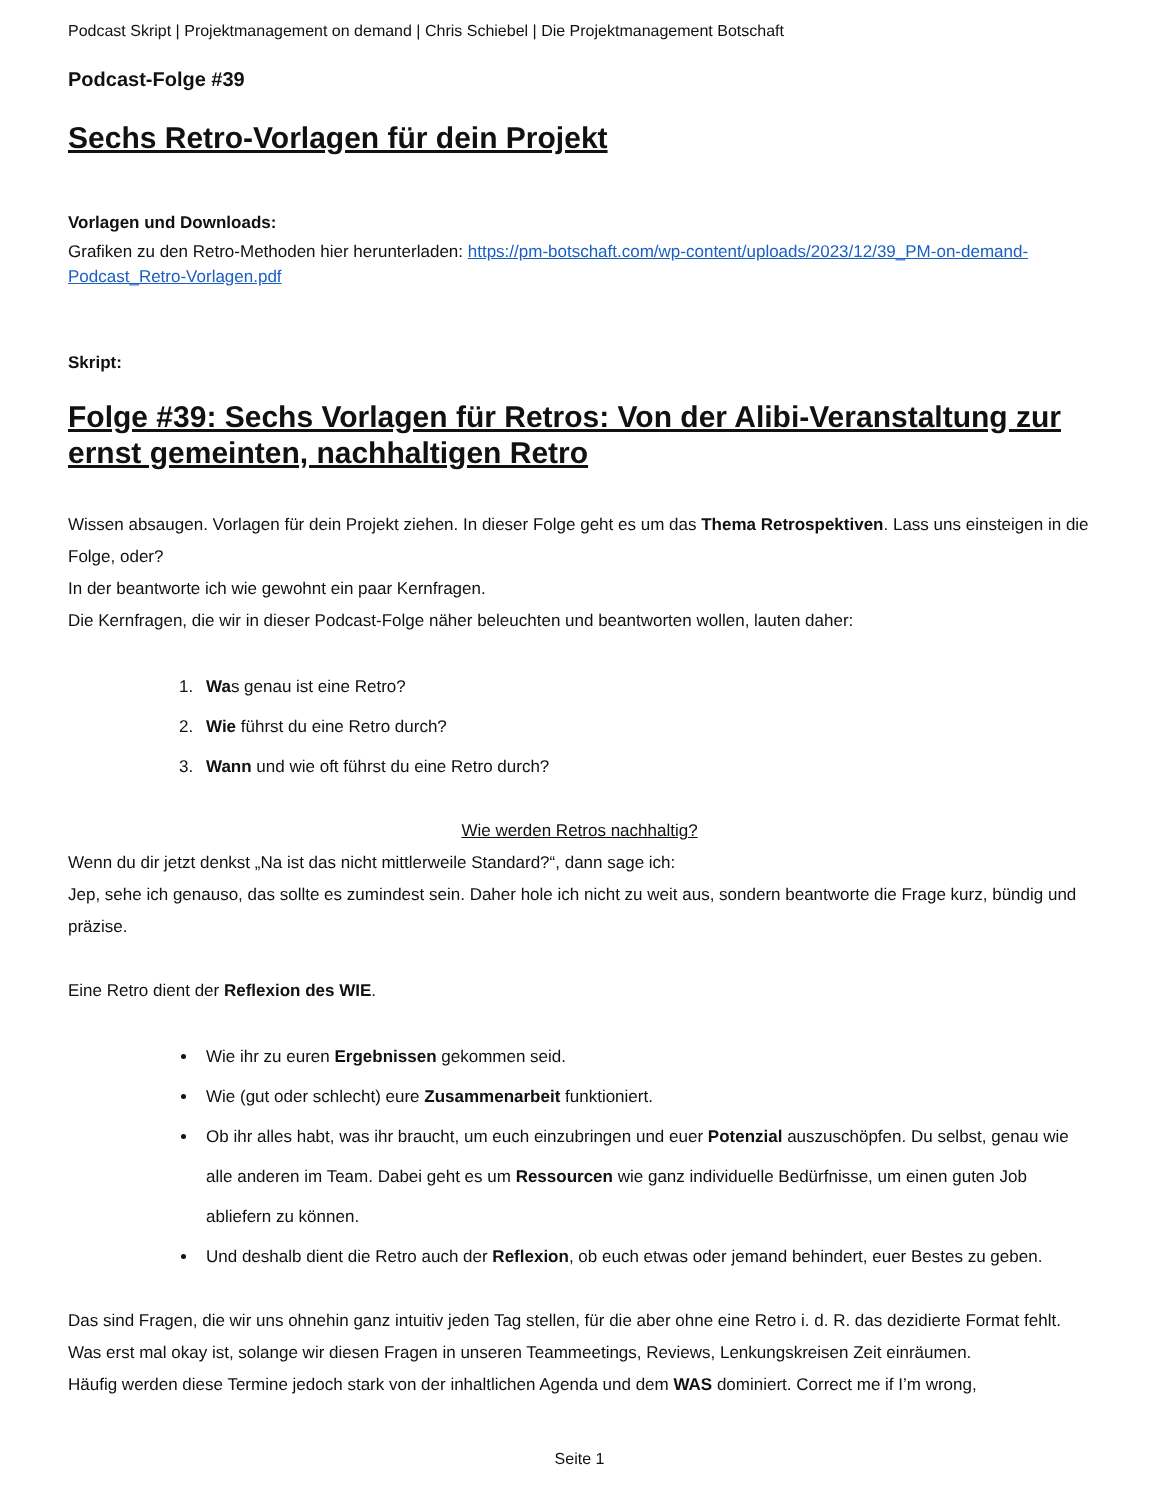Podcast Skript | Projektmanagement on demand | Chris Schiebel | Die Projektmanagement Botschaft
Podcast-Folge #39
Sechs Retro-Vorlagen für dein Projekt
Vorlagen und Downloads:
Grafiken zu den Retro-Methoden hier herunterladen: https://pm-botschaft.com/wp-content/uploads/2023/12/39_PM-on-demand-Podcast_Retro-Vorlagen.pdf
Skript:
Folge #39: Sechs Vorlagen für Retros: Von der Alibi-Veranstaltung zur ernst gemeinten, nachhaltigen Retro
Wissen absaugen. Vorlagen für dein Projekt ziehen. In dieser Folge geht es um das Thema Retrospektiven. Lass uns einsteigen in die Folge, oder?
In der beantworte ich wie gewohnt ein paar Kernfragen.
Die Kernfragen, die wir in dieser Podcast-Folge näher beleuchten und beantworten wollen, lauten daher:
1. Was genau ist eine Retro?
2. Wie führst du eine Retro durch?
3. Wann und wie oft führst du eine Retro durch?
Wie werden Retros nachhaltig?
Wenn du dir jetzt denkst „Na ist das nicht mittlerweile Standard?“, dann sage ich:
Jep, sehe ich genauso, das sollte es zumindest sein. Daher hole ich nicht zu weit aus, sondern beantworte die Frage kurz, bündig und präzise.
Eine Retro dient der Reflexion des WIE.
Wie ihr zu euren Ergebnissen gekommen seid.
Wie (gut oder schlecht) eure Zusammenarbeit funktioniert.
Ob ihr alles habt, was ihr braucht, um euch einzubringen und euer Potenzial auszuschöpfen. Du selbst, genau wie alle anderen im Team. Dabei geht es um Ressourcen wie ganz individuelle Bedürfnisse, um einen guten Job abliefern zu können.
Und deshalb dient die Retro auch der Reflexion, ob euch etwas oder jemand behindert, euer Bestes zu geben.
Das sind Fragen, die wir uns ohnehin ganz intuitiv jeden Tag stellen, für die aber ohne eine Retro i. d. R. das dezidierte Format fehlt. Was erst mal okay ist, solange wir diesen Fragen in unseren Teammeetings, Reviews, Lenkungskreisen Zeit einräumen.
Häufig werden diese Termine jedoch stark von der inhaltlichen Agenda und dem WAS dominiert. Correct me if I’m wrong,
Seite 1